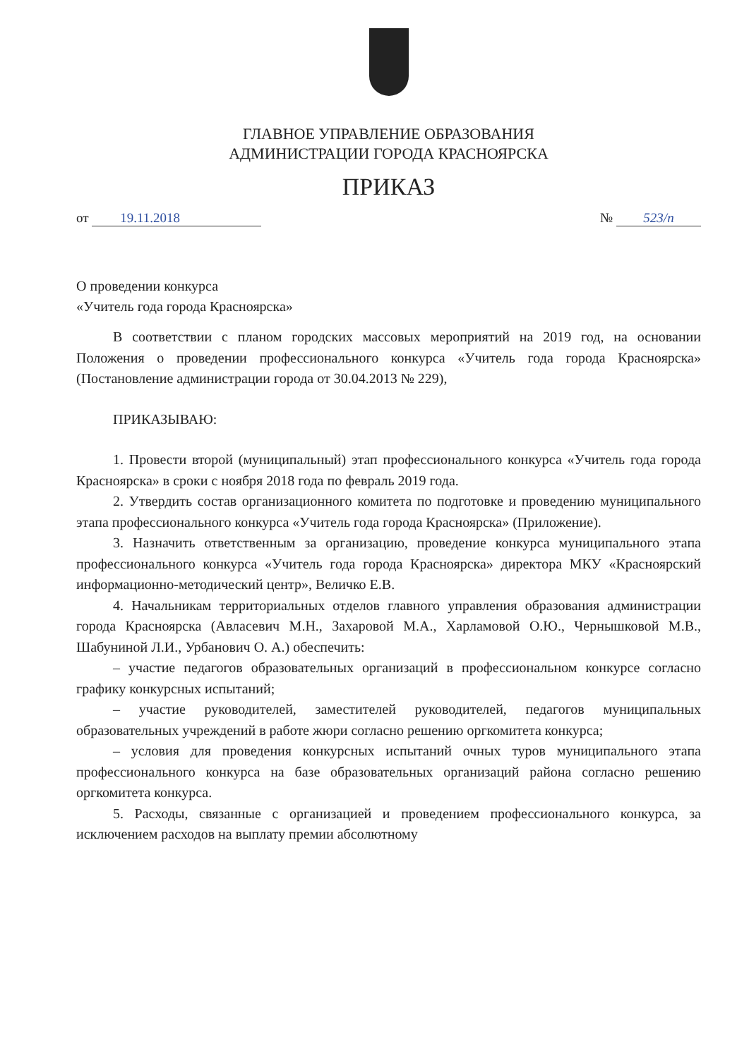ГЛАВНОЕ УПРАВЛЕНИЕ ОБРАЗОВАНИЯ
АДМИНИСТРАЦИИ ГОРОДА КРАСНОЯРСКА
ПРИКАЗ
от 19.11.2018 № 523/п
О проведении конкурса
«Учитель года города Красноярска»
В соответствии с планом городских массовых мероприятий на 2019 год, на основании Положения о проведении профессионального конкурса «Учитель года города Красноярска» (Постановление администрации города от 30.04.2013 № 229),
ПРИКАЗЫВАЮ:
1. Провести второй (муниципальный) этап профессионального конкурса «Учитель года города Красноярска» в сроки с ноября 2018 года по февраль 2019 года.
2. Утвердить состав организационного комитета по подготовке и проведению муниципального этапа профессионального конкурса «Учитель года города Красноярска» (Приложение).
3. Назначить ответственным за организацию, проведение конкурса муниципального этапа профессионального конкурса «Учитель года города Красноярска» директора МКУ «Красноярский информационно-методический центр», Величко Е.В.
4. Начальникам территориальных отделов главного управления образования администрации города Красноярска (Авласевич М.Н., Захаровой М.А., Харламовой О.Ю., Чернышковой М.В., Шабуниной Л.И., Урбанович О. А.) обеспечить:
– участие педагогов образовательных организаций в профессиональном конкурсе согласно графику конкурсных испытаний;
– участие руководителей, заместителей руководителей, педагогов муниципальных образовательных учреждений в работе жюри согласно решению оргкомитета конкурса;
– условия для проведения конкурсных испытаний очных туров муниципального этапа профессионального конкурса на базе образовательных организаций района согласно решению оргкомитета конкурса.
5. Расходы, связанные с организацией и проведением профессионального конкурса, за исключением расходов на выплату премии абсолютному